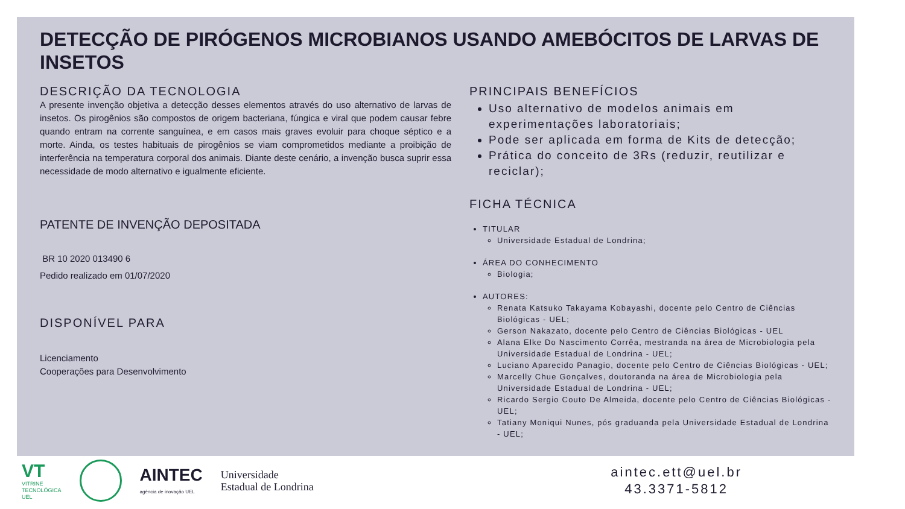DETECÇÃO DE PIRÓGENOS MICROBIANOS USANDO AMEBÓCITOS DE LARVAS DE INSETOS
DESCRIÇÃO DA TECNOLOGIA
A presente invenção objetiva a detecção desses elementos através do uso alternativo de larvas de insetos. Os pirogênios são compostos de origem bacteriana, fúngica e viral que podem causar febre quando entram na corrente sanguínea, e em casos mais graves evoluir para choque séptico e a morte. Ainda, os testes habituais de pirogênios se viam comprometidos mediante a proibição de interferência na temperatura corporal dos animais. Diante deste cenário, a invenção busca suprir essa necessidade de modo alternativo e igualmente eficiente.
PATENTE DE INVENÇÃO DEPOSITADA
BR 10 2020 013490 6
Pedido realizado em 01/07/2020
DISPONÍVEL PARA
Licenciamento
Cooperações para Desenvolvimento
PRINCIPAIS BENEFÍCIOS
Uso alternativo de modelos animais em experimentações laboratoriais;
Pode ser aplicada em forma de Kits de detecção;
Prática do conceito de 3Rs (reduzir, reutilizar e reciclar);
FICHA TÉCNICA
TITULAR
Universidade Estadual de Londrina;
ÁREA DO CONHECIMENTO
Biologia;
AUTORES:
Renata Katsuko Takayama Kobayashi, docente pelo Centro de Ciências Biológicas - UEL;
Gerson Nakazato, docente pelo Centro de Ciências Biológicas - UEL
Alana Elke Do Nascimento Corrêa, mestranda na área de Microbiologia pela Universidade Estadual de Londrina - UEL;
Luciano Aparecido Panagio, docente pelo Centro de Ciências Biológicas - UEL;
Marcelly Chue Gonçalves, doutoranda na área de Microbiologia pela Universidade Estadual de Londrina - UEL;
Ricardo Sergio Couto De Almeida, docente pelo Centro de Ciências Biológicas - UEL;
Tatiany Moniqui Nunes, pós graduanda pela Universidade Estadual de Londrina - UEL;
VT
VITRINE
TECNOLÓGICA
UEL
AINTEC
agência de inovação UEL
Universidade
Estadual de Londrina
aintec.ett@uel.br
43.3371-5812